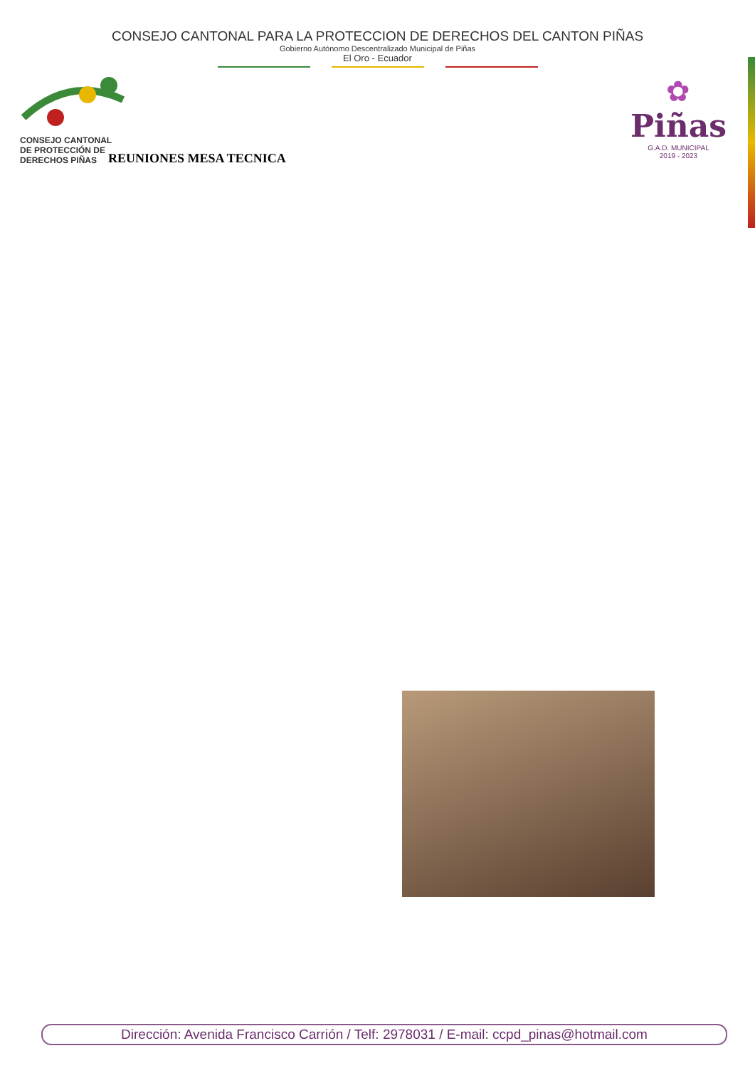CONSEJO CANTONAL PARA LA PROTECCION DE DERECHOS DEL CANTON PIÑAS
Gobierno Autónomo Descentralizado Municipal de Piñas
El Oro - Ecuador
CONSEJO CANTONAL
DE PROTECCIÓN DE
DERECHOS PIÑAS
✿
Piñas
G.A.D. MUNICIPAL
2019 - 2023
REUNIONES MESA TECNICA
Dirección: Avenida Francisco Carrión / Telf: 2978031 / E-mail: ccpd_pinas@hotmail.com